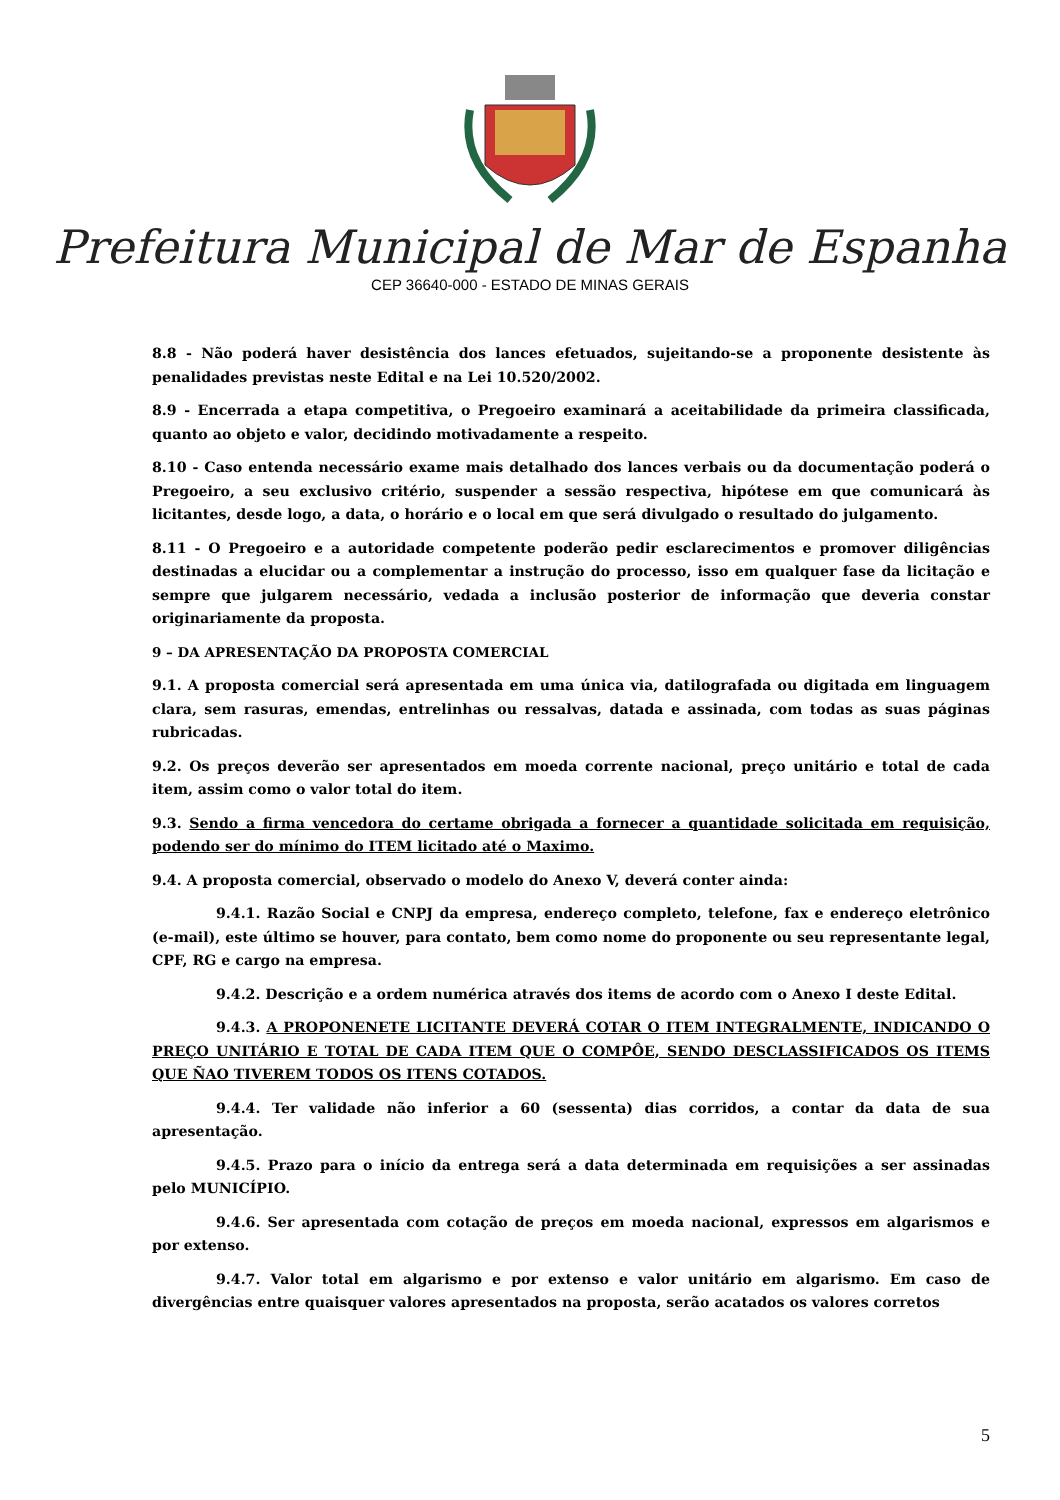Prefeitura Municipal de Mar de Espanha
CEP 36640-000 - ESTADO DE MINAS GERAIS
8.8 - Não poderá haver desistência dos lances efetuados, sujeitando-se a proponente desistente às penalidades previstas neste Edital e na Lei 10.520/2002.
8.9 - Encerrada a etapa competitiva, o Pregoeiro examinará a aceitabilidade da primeira classificada, quanto ao objeto e valor, decidindo motivadamente a respeito.
8.10 - Caso entenda necessário exame mais detalhado dos lances verbais ou da documentação poderá o Pregoeiro, a seu exclusivo critério, suspender a sessão respectiva, hipótese em que comunicará às licitantes, desde logo, a data, o horário e o local em que será divulgado o resultado do julgamento.
8.11 - O Pregoeiro e a autoridade competente poderão pedir esclarecimentos e promover diligências destinadas a elucidar ou a complementar a instrução do processo, isso em qualquer fase da licitação e sempre que julgarem necessário, vedada a inclusão posterior de informação que deveria constar originariamente da proposta.
9 – DA APRESENTAÇÃO DA PROPOSTA COMERCIAL
9.1. A proposta comercial será apresentada em uma única via, datilografada ou digitada em linguagem clara, sem rasuras, emendas, entrelinhas ou ressalvas, datada e assinada, com todas as suas páginas rubricadas.
9.2. Os preços deverão ser apresentados em moeda corrente nacional, preço unitário e total de cada item, assim como o valor total do item.
9.3. Sendo a firma vencedora do certame obrigada a fornecer a quantidade solicitada em requisição, podendo ser do mínimo do ITEM licitado até o Maximo.
9.4. A proposta comercial, observado o modelo do Anexo V, deverá conter ainda:
9.4.1. Razão Social e CNPJ da empresa, endereço completo, telefone, fax e endereço eletrônico (e-mail), este último se houver, para contato, bem como nome do proponente ou seu representante legal, CPF, RG e cargo na empresa.
9.4.2. Descrição e a ordem numérica através dos items de acordo com o Anexo I deste Edital.
9.4.3. A PROPONENETE LICITANTE DEVERÁ COTAR O ITEM INTEGRALMENTE, INDICANDO O PREÇO UNITÁRIO E TOTAL DE CADA ITEM QUE O COMPÔE, SENDO DESCLASSIFICADOS OS ITEMS QUE ÑAO TIVEREM TODOS OS ITENS COTADOS.
9.4.4. Ter validade não inferior a 60 (sessenta) dias corridos, a contar da data de sua apresentação.
9.4.5. Prazo para o início da entrega será a data determinada em requisições a ser assinadas pelo MUNICÍPIO.
9.4.6. Ser apresentada com cotação de preços em moeda nacional, expressos em algarismos e por extenso.
9.4.7. Valor total em algarismo e por extenso e valor unitário em algarismo. Em caso de divergências entre quaisquer valores apresentados na proposta, serão acatados os valores corretos
5